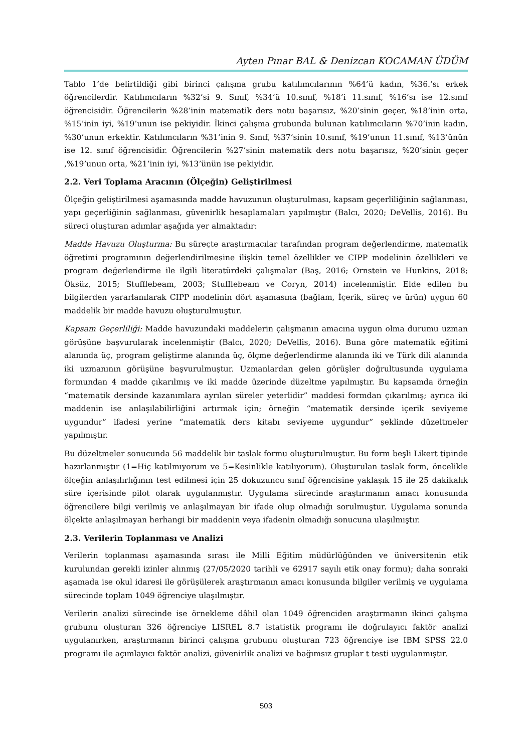Ayten Pınar BAL & Denizcan KOCAMAN ÜDÜM
Tablo 1’de belirtildiği gibi birinci çalışma grubu katılımcılarının %64’ü kadın, %36.’sı erkek öğrencilerdir. Katılımcıların %32’si 9. Sınıf, %34’ü 10.sınıf, %18’i 11.sınıf, %16’sı ise 12.sınıf öğrencisidir. Öğrencilerin %28’inin matematik ders notu başarısız, %20’sinin geçer, %18’inin orta, %15’inin iyi, %19’unun ise pekiyidir. İkinci çalışma grubunda bulunan katılımcıların %70’inin kadın, %30’unun erkektir. Katılımcıların %31’inin 9. Sınıf, %37’sinin 10.sınıf, %19’unun 11.sınıf, %13’ünün ise 12. sınıf öğrencisidir. Öğrencilerin %27’sinin matematik ders notu başarısız, %20’sinin geçer ,%19’unun orta, %21’inin iyi, %13’ünün ise pekiyidir.
2.2. Veri Toplama Aracının (Ölçeğin) Geliştirilmesi
Ölçeğin geliştirilmesi aşamasında madde havuzunun oluşturulması, kapsam geçerliliğinin sağlanması, yapı geçerliğinin sağlanması, güvenirlik hesaplamaları yapılmıştır (Balcı, 2020; DeVellis, 2016). Bu süreci oluşturan adımlar aşağıda yer almaktadır:
Madde Havuzu Oluşturma: Bu süreçte araştırmacılar tarafından program değerlendirme, matematik öğretimi programının değerlendirilmesine ilişkin temel özellikler ve CIPP modelinin özellikleri ve program değerlendirme ile ilgili literatürdeki çalışmalar (Baş, 2016; Ornstein ve Hunkins, 2018; Öksüz, 2015; Stufflebeam, 2003; Stufflebeam ve Coryn, 2014) incelenmiştir. Elde edilen bu bilgilerden yararlanılarak CIPP modelinin dört aşamasına (bağlam, İçerik, süreç ve ürün) uygun 60 maddelik bir madde havuzu oluşturulmuştur.
Kapsam Geçerliliği: Madde havuzundaki maddelerin çalışmanın amacına uygun olma durumu uzman görüşüne başvurularak incelenmiştir (Balcı, 2020; DeVellis, 2016). Buna göre matematik eğitimi alanında üç, program geliştirme alanında üç, ölçme değerlendirme alanında iki ve Türk dili alanında iki uzmanının görüşüne başvurulmuştur. Uzmanlardan gelen görüşler doğrultusunda uygulama formundan 4 madde çıkarılmış ve iki madde üzerinde düzeltme yapılmıştır. Bu kapsamda örneğin “matematik dersinde kazanımlara ayrılan süreler yeterlidir” maddesi formdan çıkarılmış; ayrıca iki maddenin ise anlaşılabilirliğini artırmak için; örneğin “matematik dersinde içerik seviyeme uygundur” ifadesi yerine “matematik ders kitabı seviyeme uygundur” şeklinde düzeltmeler yapılmıştır.
Bu düzeltmeler sonucunda 56 maddelik bir taslak formu oluşturulmuştur. Bu form beşli Likert tipinde hazırlanmıştır (1=Hiç katılmıyorum ve 5=Kesinlikle katılıyorum). Oluşturulan taslak form, öncelikle ölçeğin anlaşılırlığının test edilmesi için 25 dokuzuncu sınıf öğrencisine yaklaşık 15 ile 25 dakikalık süre içerisinde pilot olarak uygulanmıştır. Uygulama sürecinde araştırmanın amacı konusunda öğrencilere bilgi verilmiş ve anlaşılmayan bir ifade olup olmadığı sorulmuştur. Uygulama sonunda ölçekte anlaşılmayan herhangi bir maddenin veya ifadenin olmadığı sonucuna ulaşılmıştır.
2.3. Verilerin Toplanması ve Analizi
Verilerin toplanması aşamasında sırası ile Milli Eğitim müdürlüğünden ve üniversitenin etik kurulundan gerekli izinler alınmış (27/05/2020 tarihli ve 62917 sayılı etik onay formu); daha sonraki aşamada ise okul idaresi ile görüşülerek araştırmanın amacı konusunda bilgiler verilmiş ve uygulama sürecinde toplam 1049 öğrenciye ulaşılmıştır.
Verilerin analizi sürecinde ise örnekleme dâhil olan 1049 öğrenciden araştırmanın ikinci çalışma grubunu oluşturan 326 öğrenciye LISREL 8.7 istatistik programı ile doğrulayıcı faktör analizi uygulanırken, araştırmanın birinci çalışma grubunu oluşturan 723 öğrenciye ise IBM SPSS 22.0 programı ile açımlayıcı faktör analizi, güvenirlik analizi ve bağımsız gruplar t testi uygulanmıştır.
503